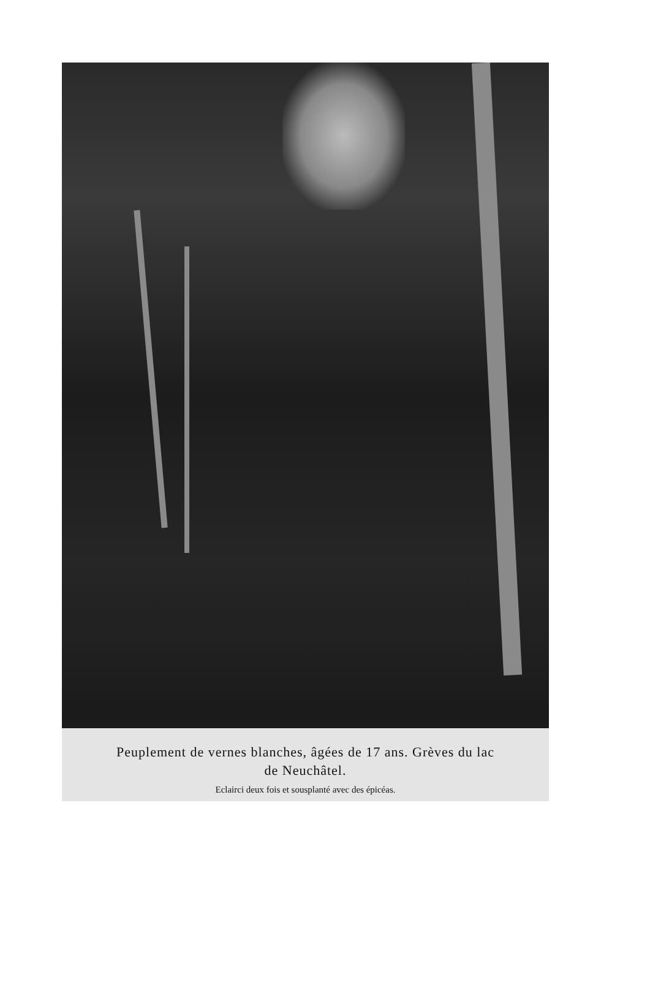Peuplement de vernes blanches, âgées de 17 ans. Grèves du lac
de Neuchâtel.
Eclairci deux fois et sousplanté avec des épicéas.